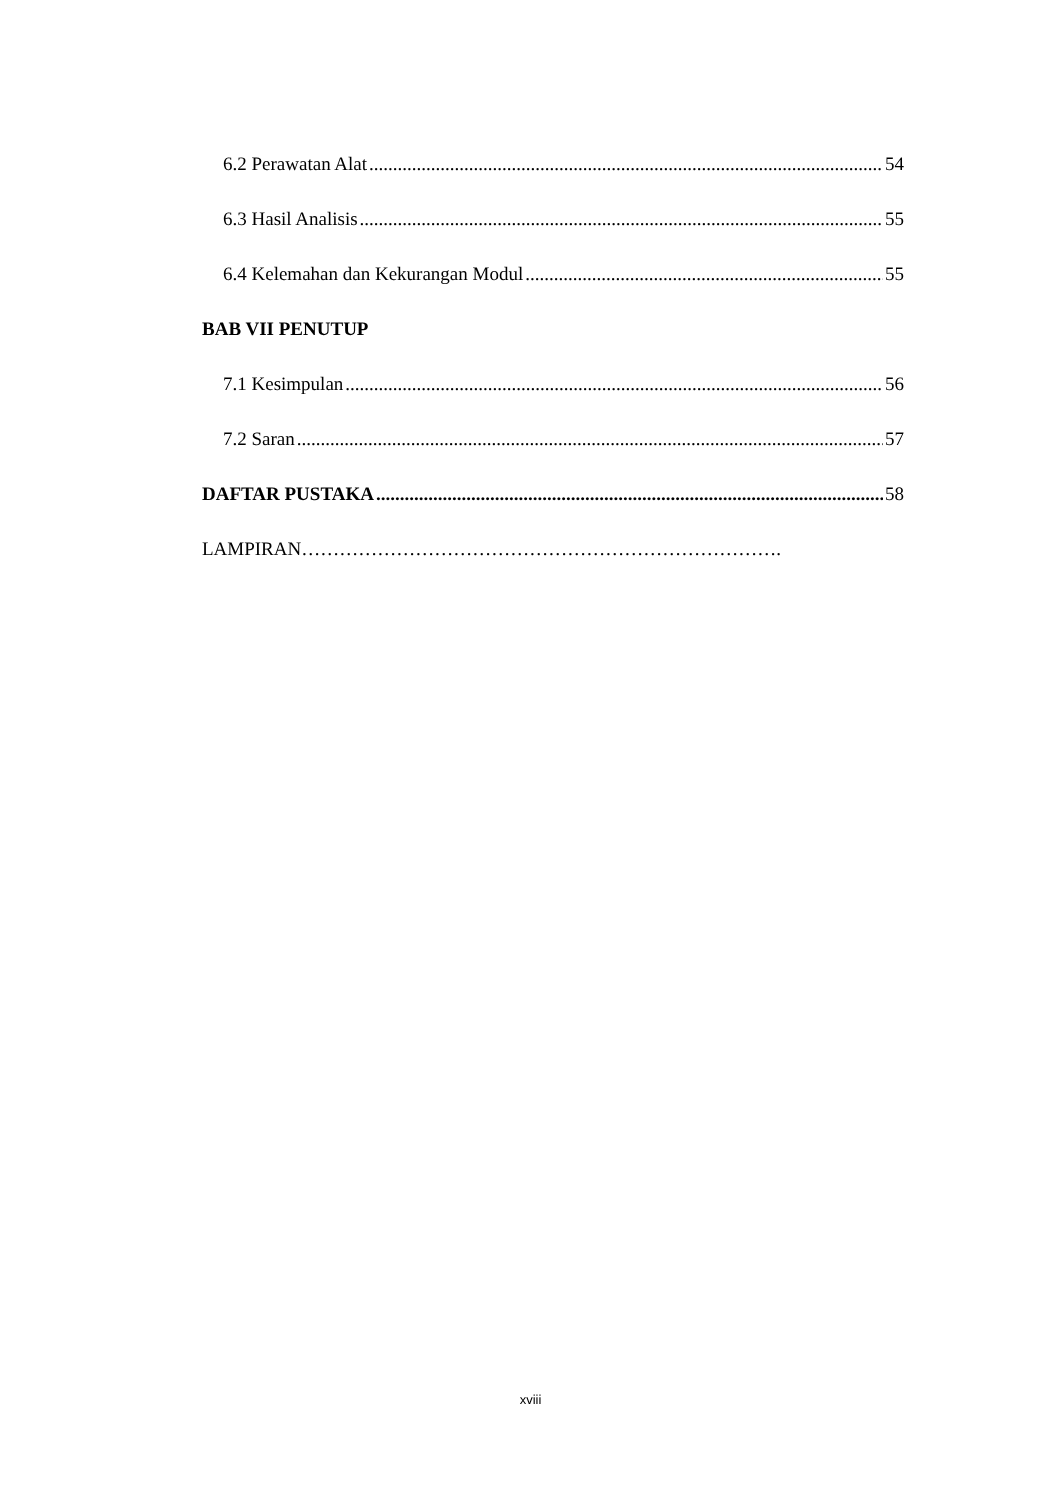6.2 Perawatan Alat 54
6.3 Hasil Analisis 55
6.4 Kelemahan dan Kekurangan Modul 55
BAB VII PENUTUP
7.1 Kesimpulan 56
7.2 Saran 57
DAFTAR PUSTAKA 58
LAMPIRAN………………………………………………………………….
xviii